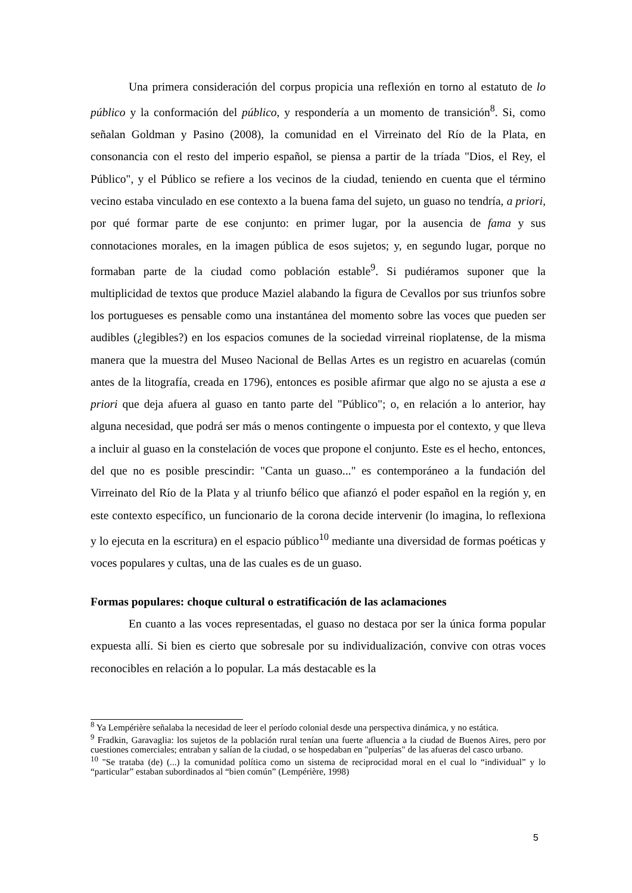Una primera consideración del corpus propicia una reflexión en torno al estatuto de lo público y la conformación del público, y respondería a un momento de transición<sup>8</sup>. Si, como señalan Goldman y Pasino (2008), la comunidad en el Virreinato del Río de la Plata, en consonancia con el resto del imperio español, se piensa a partir de la tríada "Dios, el Rey, el Público", y el Público se refiere a los vecinos de la ciudad, teniendo en cuenta que el término vecino estaba vinculado en ese contexto a la buena fama del sujeto, un guaso no tendría, a priori, por qué formar parte de ese conjunto: en primer lugar, por la ausencia de fama y sus connotaciones morales, en la imagen pública de esos sujetos; y, en segundo lugar, porque no formaban parte de la ciudad como población estable<sup>9</sup>. Si pudiéramos suponer que la multiplicidad de textos que produce Maziel alabando la figura de Cevallos por sus triunfos sobre los portugueses es pensable como una instantánea del momento sobre las voces que pueden ser audibles (¿legibles?) en los espacios comunes de la sociedad virreinal rioplatense, de la misma manera que la muestra del Museo Nacional de Bellas Artes es un registro en acuarelas (común antes de la litografía, creada en 1796), entonces es posible afirmar que algo no se ajusta a ese a priori que deja afuera al guaso en tanto parte del "Público"; o, en relación a lo anterior, hay alguna necesidad, que podrá ser más o menos contingente o impuesta por el contexto, y que lleva a incluir al guaso en la constelación de voces que propone el conjunto. Este es el hecho, entonces, del que no es posible prescindir: "Canta un guaso..." es contemporáneo a la fundación del Virreinato del Río de la Plata y al triunfo bélico que afianzó el poder español en la región y, en este contexto específico, un funcionario de la corona decide intervenir (lo imagina, lo reflexiona y lo ejecuta en la escritura) en el espacio público<sup>10</sup> mediante una diversidad de formas poéticas y voces populares y cultas, una de las cuales es de un guaso.
Formas populares: choque cultural o estratificación de las aclamaciones
En cuanto a las voces representadas, el guaso no destaca por ser la única forma popular expuesta allí. Si bien es cierto que sobresale por su individualización, convive con otras voces reconocibles en relación a lo popular. La más destacable es la
<sup>8</sup> Ya Lempérière señalaba la necesidad de leer el período colonial desde una perspectiva dinámica, y no estática.
<sup>9</sup> Fradkin, Garavaglia: los sujetos de la población rural tenían una fuerte afluencia a la ciudad de Buenos Aires, pero por cuestiones comerciales; entraban y salían de la ciudad, o se hospedaban en "pulperías" de las afueras del casco urbano.
<sup>10</sup> "Se trataba (de) (...) la comunidad política como un sistema de reciprocidad moral en el cual lo “individual” y lo “particular” estaban subordinados al “bien común” (Lempérière, 1998)
5